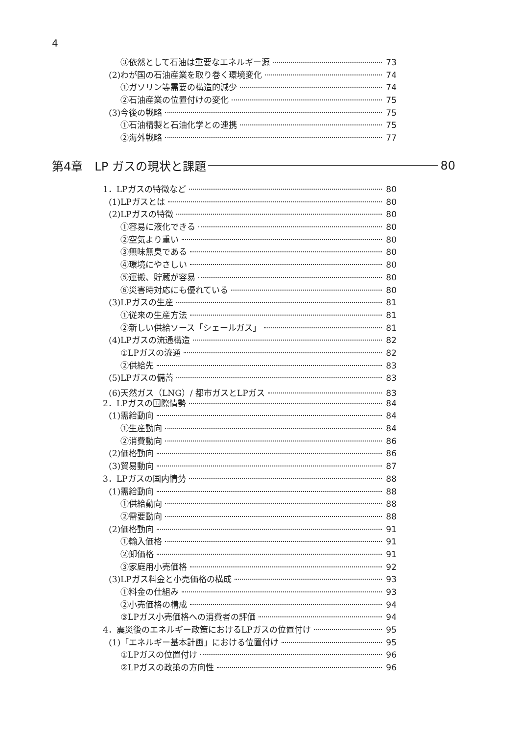4
③依然として石油は重要なエネルギー源 73
(2)わが国の石油産業を取り巻く環境変化 74
①ガソリン等需要の構造的減少 74
②石油産業の位置付けの変化 75
(3)今後の戦略 75
①石油精製と石油化学との連携 75
②海外戦略 77
第4章　LP ガスの現状と課題 80
1．LPガスの特徴など 80
(1)LPガスとは 80
(2)LPガスの特徴 80
①容易に液化できる 80
②空気より重い 80
③無味無臭である 80
④環境にやさしい 80
⑤運搬、貯蔵が容易 80
⑥災害時対応にも優れている 80
(3)LPガスの生産 81
①従来の生産方法 81
②新しい供給ソース「シェールガス」 81
(4)LPガスの流通構造 82
①LPガスの流通 82
②供給先 83
(5)LPガスの備蓄 83
(6)天然ガス（LNG）/ 都市ガスとLPガス 83
2．LPガスの国際情勢 84
(1)需給動向 84
①生産動向 84
②消費動向 86
(2)価格動向 86
(3)貿易動向 87
3．LPガスの国内情勢 88
(1)需給動向 88
①供給動向 88
②需要動向 88
(2)価格動向 91
①輸入価格 91
②卸価格 91
③家庭用小売価格 92
(3)LPガス料金と小売価格の構成 93
①料金の仕組み 93
②小売価格の構成 94
③LPガス小売価格への消費者の評価 94
4．震災後のエネルギー政策におけるLPガスの位置付け 95
(1)「エネルギー基本計画」における位置付け 95
①LPガスの位置付け 96
②LPガスの政策の方向性 96